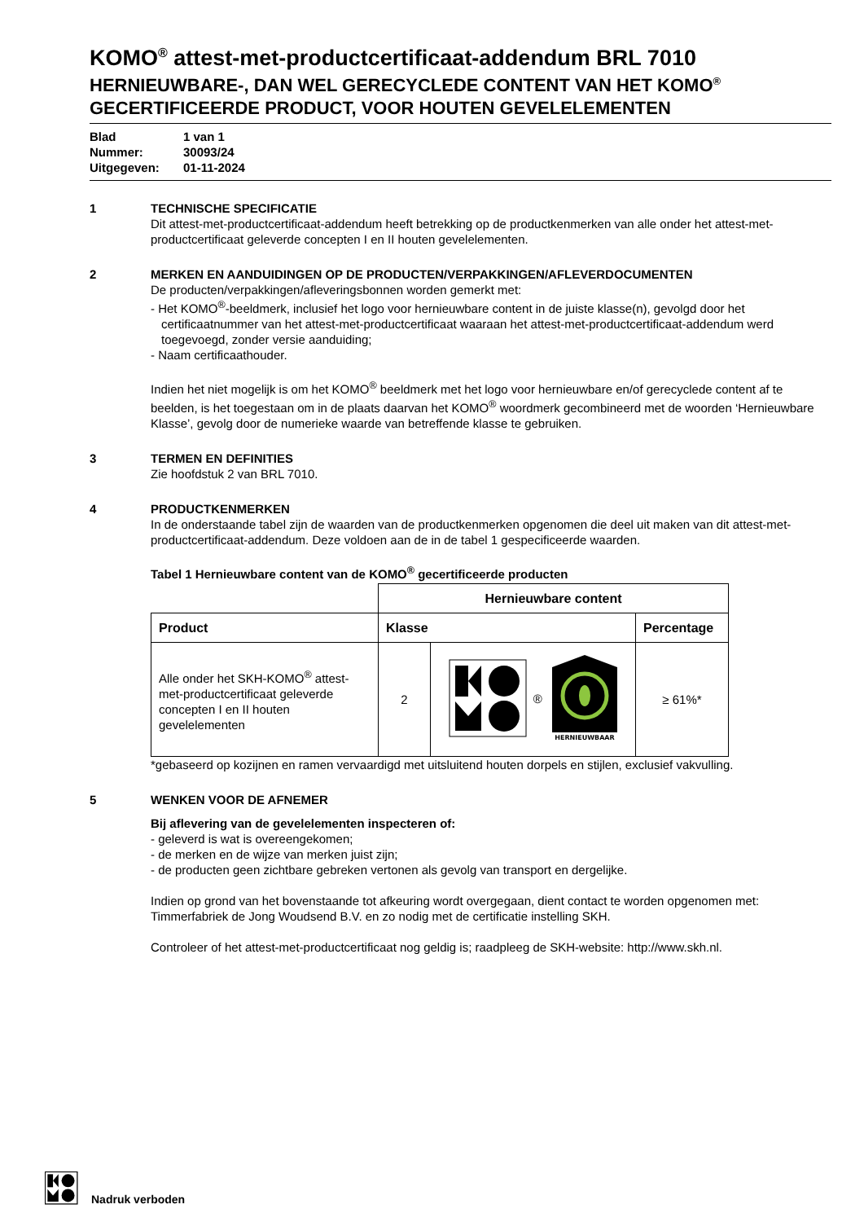KOMO<sup>®</sup> attest-met-productcertificaat-addendum BRL 7010
HERNIEUWBARE-, DAN WEL GERECYCLEDE CONTENT VAN HET KOMO<sup>®</sup>
GECERTIFICEERDE PRODUCT, VOOR HOUTEN GEVELELEMENTEN
Blad 1 van 1
Nummer: 30093/24
Uitgegeven: 01-11-2024
1 TECHNISCHE SPECIFICATIE
Dit attest-met-productcertificaat-addendum heeft betrekking op de productkenmerken van alle onder het attest-met-productcertificaat geleverde concepten I en II houten gevelelementen.
2 MERKEN EN AANDUIDINGEN OP DE PRODUCTEN/VERPAKKINGEN/AFLEVERDOCUMENTEN
De producten/verpakkingen/afleveringsbonnen worden gemerkt met:
- Het KOMO<sup>®</sup>-beeldmerk, inclusief het logo voor hernieuwbare content in de juiste klasse(n), gevolgd door het certificaatnummer van het attest-met-productcertificaat waaraan het attest-met-productcertificaat-addendum werd toegevoegd, zonder versie aanduiding;
- Naam certificaathouder.
Indien het niet mogelijk is om het KOMO<sup>®</sup> beeldmerk met het logo voor hernieuwbare en/of gerecyclede content af te beelden, is het toegestaan om in de plaats daarvan het KOMO<sup>®</sup> woordmerk gecombineerd met de woorden ‘Hernieuwbare Klasse’, gevolg door de numerieke waarde van betreffende klasse te gebruiken.
3 TERMEN EN DEFINITIES
Zie hoofdstuk 2 van BRL 7010.
4 PRODUCTKENMERKEN
In de onderstaande tabel zijn de waarden van de productkenmerken opgenomen die deel uit maken van dit attest-met-productcertificaat-addendum. Deze voldoen aan de in de tabel 1 gespecificeerde waarden.
Tabel 1 Hernieuwbare content van de KOMO<sup>®</sup> gecertificeerde producten
| | Hernieuwbare content | | |
| Product | Klasse | | Percentage |
| Alle onder het SKH-KOMO<sup>®</sup> attest-met-productcertificaat geleverde concepten I en II houten gevelelementen | 2 | ® HERNIEUWBAAR | ≥ 61%* |
*gebaseerd op kozijnen en ramen vervaardigd met uitsluitend houten dorpels en stijlen, exclusief vakvulling.
5 WENKEN VOOR DE AFNEMER
Bij aflevering van de gevelelementen inspecteren of:
- geleverd is wat is overeengekomen;
- de merken en de wijze van merken juist zijn;
- de producten geen zichtbare gebreken vertonen als gevolg van transport en dergelijke.
Indien op grond van het bovenstaande tot afkeuring wordt overgegaan, dient contact te worden opgenomen met: Timmerfabriek de Jong Woudsend B.V. en zo nodig met de certificatie instelling SKH.
Controleer of het attest-met-productcertificaat nog geldig is; raadpleeg de SKH-website: http://www.skh.nl.
Nadruk verboden